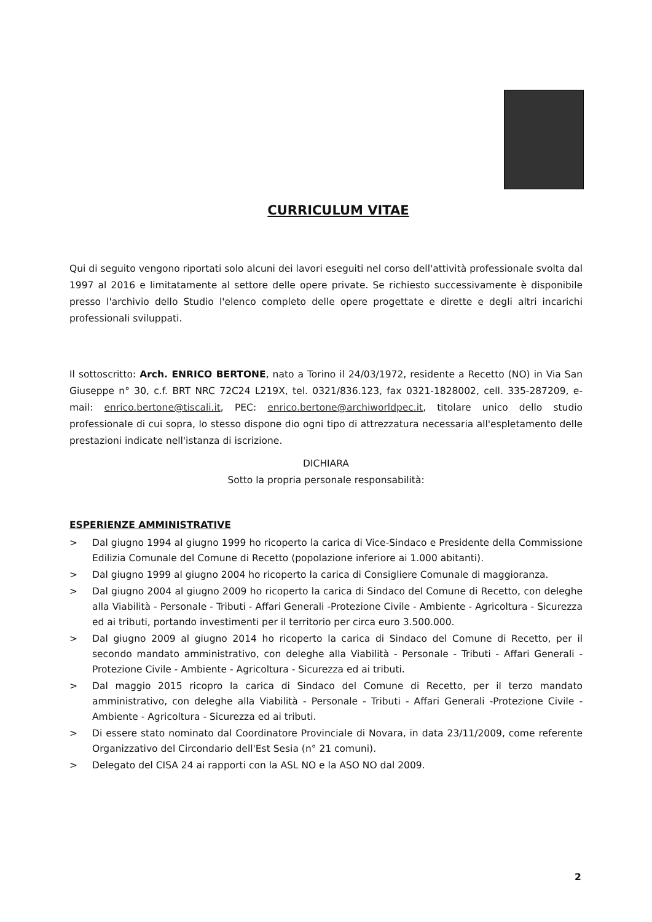CURRICULUM VITAE
Qui di seguito vengono riportati solo alcuni dei lavori eseguiti nel corso dell'attività professionale svolta dal 1997 al 2016 e limitatamente al settore delle opere private. Se richiesto successivamente è disponibile presso l'archivio dello Studio l'elenco completo delle opere progettate e dirette e degli altri incarichi professionali sviluppati.
Il sottoscritto: Arch. ENRICO BERTONE, nato a Torino il 24/03/1972, residente a Recetto (NO) in Via San Giuseppe n° 30, c.f. BRT NRC 72C24 L219X, tel. 0321/836.123, fax 0321-1828002, cell. 335-287209, e-mail: enrico.bertone@tiscali.it, PEC: enrico.bertone@archiworldpec.it, titolare unico dello studio professionale di cui sopra, lo stesso dispone dio ogni tipo di attrezzatura necessaria all'espletamento delle prestazioni indicate nell'istanza di iscrizione.
DICHIARA
Sotto la propria personale responsabilità:
ESPERIENZE AMMINISTRATIVE
> Dal giugno 1994 al giugno 1999 ho ricoperto la carica di Vice-Sindaco e Presidente della Commissione Edilizia Comunale del Comune di Recetto (popolazione inferiore ai 1.000 abitanti).
> Dal giugno 1999 al giugno 2004 ho ricoperto la carica di Consigliere Comunale di maggioranza.
> Dal giugno 2004 al giugno 2009 ho ricoperto la carica di Sindaco del Comune di Recetto, con deleghe alla Viabilità - Personale - Tributi - Affari Generali -Protezione Civile - Ambiente - Agricoltura - Sicurezza ed ai tributi, portando investimenti per il territorio per circa euro 3.500.000.
> Dal giugno 2009 al giugno 2014 ho ricoperto la carica di Sindaco del Comune di Recetto, per il secondo mandato amministrativo, con deleghe alla Viabilità - Personale - Tributi - Affari Generali -Protezione Civile - Ambiente - Agricoltura - Sicurezza ed ai tributi.
> Dal maggio 2015 ricopro la carica di Sindaco del Comune di Recetto, per il terzo mandato amministrativo, con deleghe alla Viabilità - Personale - Tributi - Affari Generali -Protezione Civile - Ambiente - Agricoltura - Sicurezza ed ai tributi.
> Di essere stato nominato dal Coordinatore Provinciale di Novara, in data 23/11/2009, come referente Organizzativo del Circondario dell'Est Sesia (n° 21 comuni).
> Delegato del CISA 24 ai rapporti con la ASL NO e la ASO NO dal 2009.
2